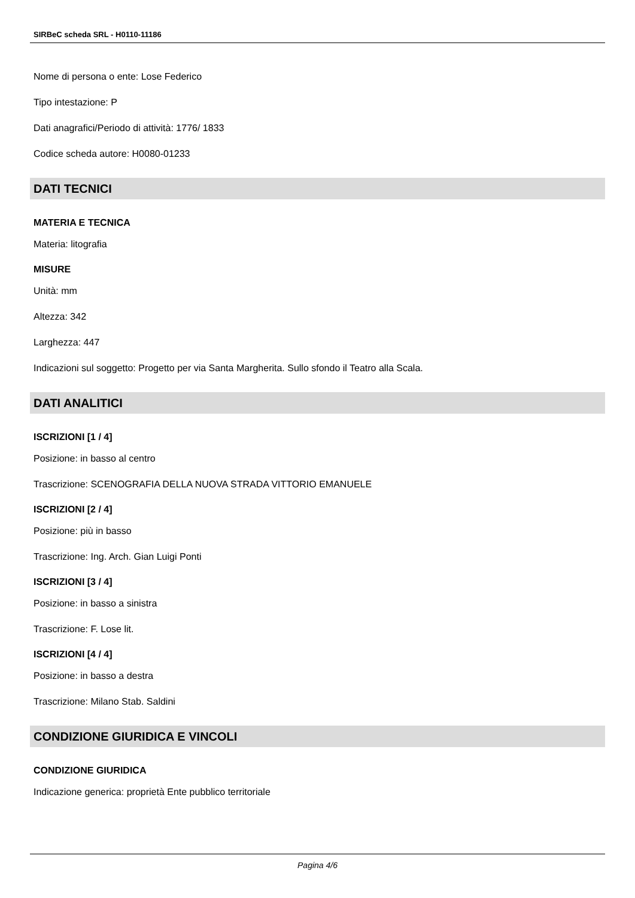SIRBeC scheda SRL - H0110-11186
Nome di persona o ente: Lose Federico
Tipo intestazione: P
Dati anagrafici/Periodo di attività: 1776/ 1833
Codice scheda autore: H0080-01233
DATI TECNICI
MATERIA E TECNICA
Materia: litografia
MISURE
Unità: mm
Altezza: 342
Larghezza: 447
Indicazioni sul soggetto: Progetto per via Santa Margherita. Sullo sfondo il Teatro alla Scala.
DATI ANALITICI
ISCRIZIONI [1 / 4]
Posizione: in basso al centro
Trascrizione: SCENOGRAFIA DELLA NUOVA STRADA VITTORIO EMANUELE
ISCRIZIONI [2 / 4]
Posizione: più in basso
Trascrizione: Ing. Arch. Gian Luigi Ponti
ISCRIZIONI [3 / 4]
Posizione: in basso a sinistra
Trascrizione: F. Lose lit.
ISCRIZIONI [4 / 4]
Posizione: in basso a destra
Trascrizione: Milano Stab. Saldini
CONDIZIONE GIURIDICA E VINCOLI
CONDIZIONE GIURIDICA
Indicazione generica: proprietà Ente pubblico territoriale
Pagina 4/6